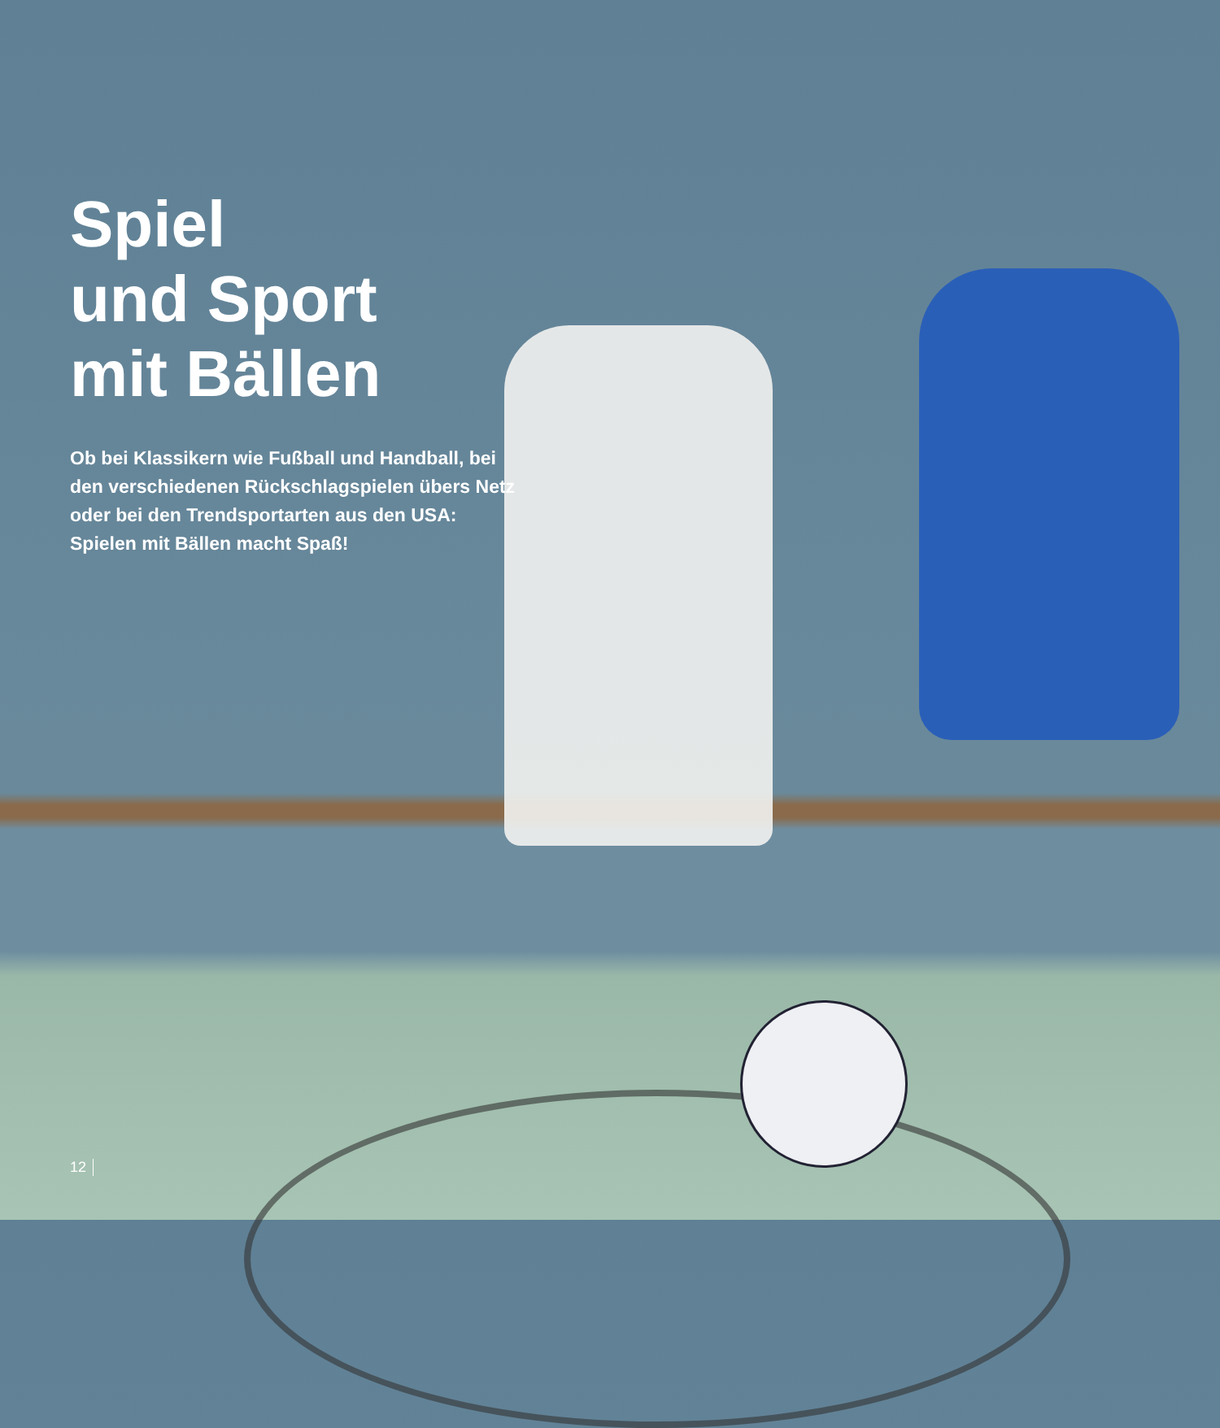Spiel
und Sport
mit Bällen
Ob bei Klassikern wie Fußball und Handball, bei den verschiedenen Rückschlagspielen übers Netz oder bei den Trendsportarten aus den USA: Spielen mit Bällen macht Spaß!
12